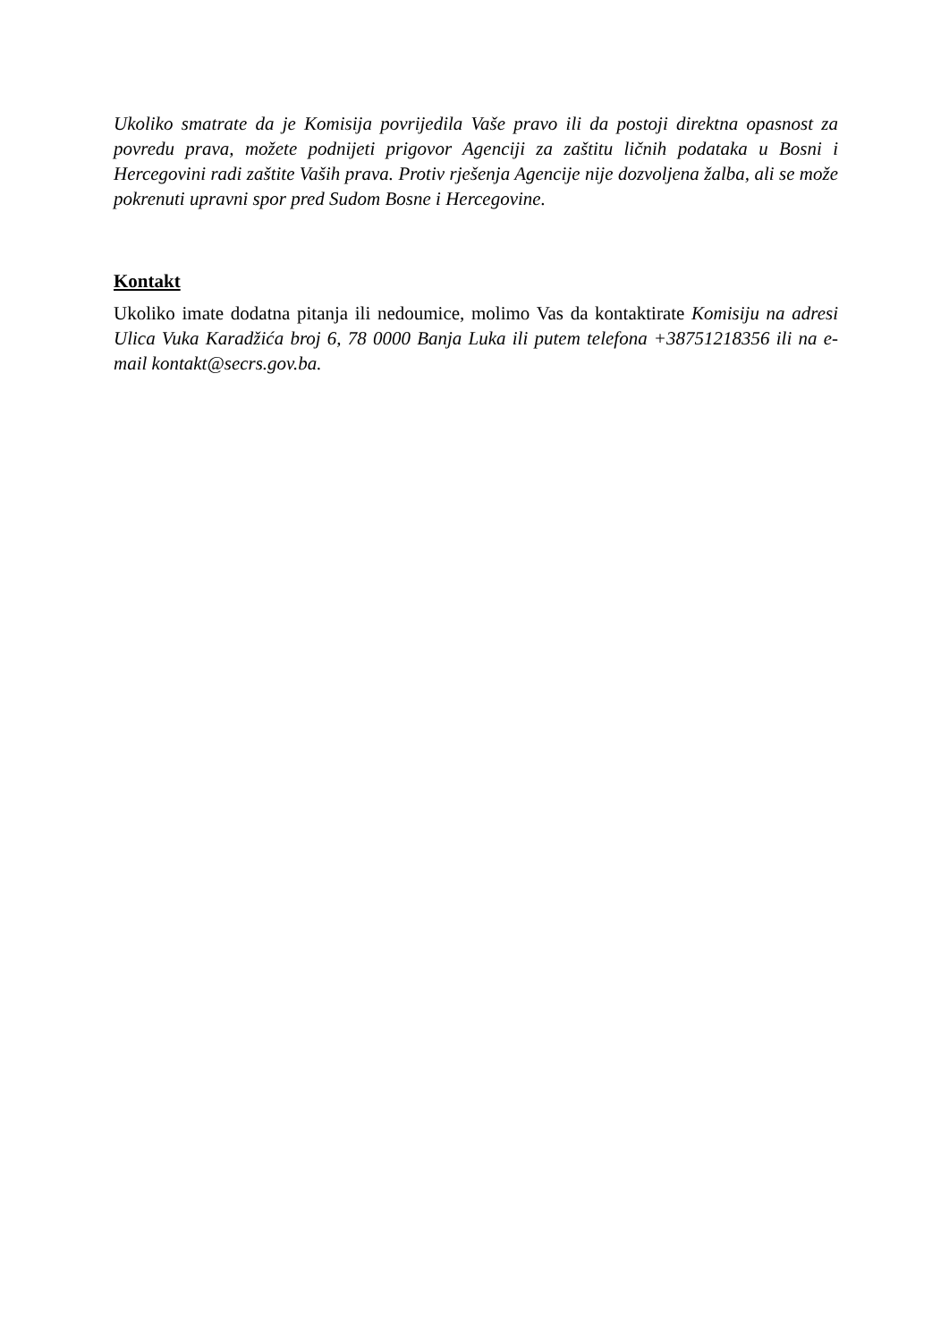Ukoliko smatrate da je Komisija povrijedila Vaše pravo ili da postoji direktna opasnost za povredu prava, možete podnijeti prigovor Agenciji za zaštitu ličnih podataka u Bosni i Hercegovini radi zaštite Vaših prava. Protiv rješenja Agencije nije dozvoljena žalba, ali se može pokrenuti upravni spor pred Sudom Bosne i Hercegovine.
Kontakt
Ukoliko imate dodatna pitanja ili nedoumice, molimo Vas da kontaktirate Komisiju na adresi Ulica Vuka Karadžića broj 6, 78 0000 Banja Luka ili putem telefona +38751218356 ili na e-mail kontakt@secrs.gov.ba.